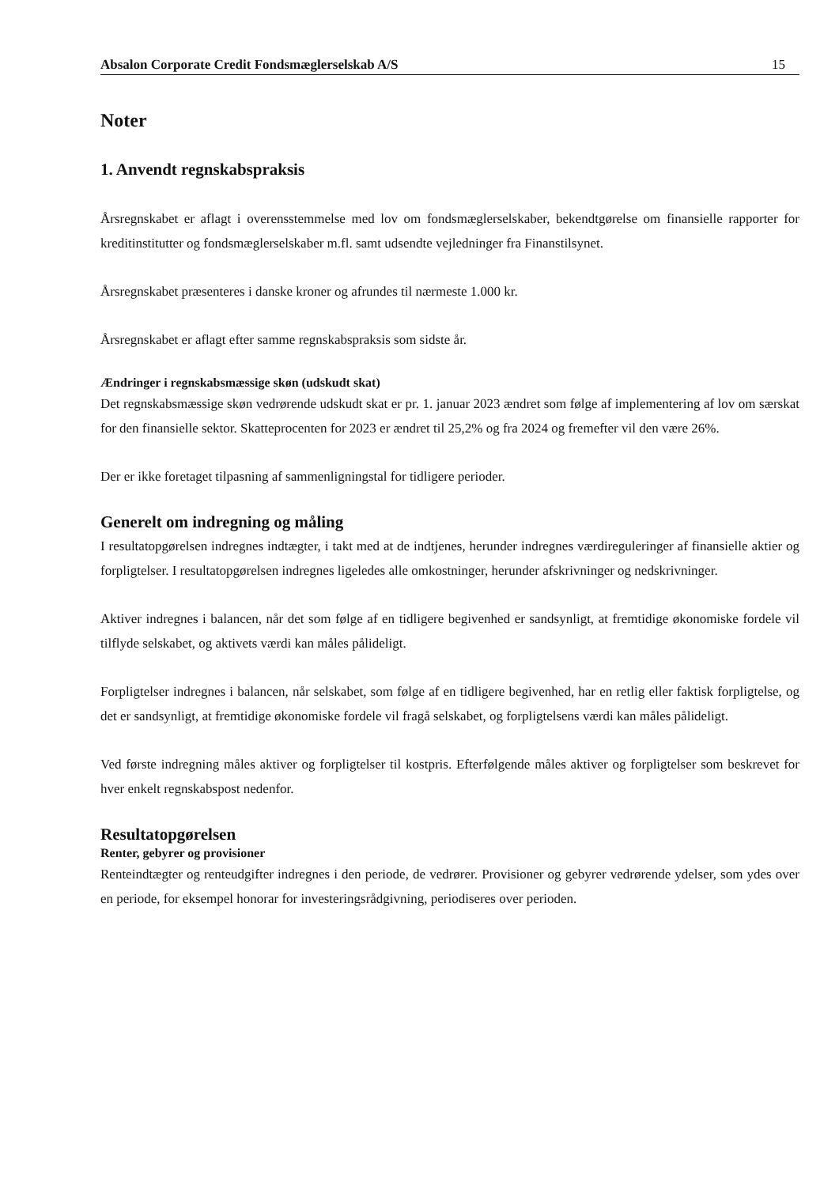Absalon Corporate Credit Fondsmæglerselskab A/S 15
Noter
1. Anvendt regnskabspraksis
Årsregnskabet er aflagt i overensstemmelse med lov om fondsmæglerselskaber, bekendtgørelse om finansielle rapporter for kreditinstitutter og fondsmæglerselskaber m.fl. samt udsendte vejledninger fra Finanstilsynet.
Årsregnskabet præsenteres i danske kroner og afrundes til nærmeste 1.000 kr.
Årsregnskabet er aflagt efter samme regnskabspraksis som sidste år.
Ændringer i regnskabsmæssige skøn (udskudt skat)
Det regnskabsmæssige skøn vedrørende udskudt skat er pr. 1. januar 2023 ændret som følge af implementering af lov om særskat for den finansielle sektor. Skatteprocenten for 2023 er ændret til 25,2% og fra 2024 og fremefter vil den være 26%.
Der er ikke foretaget tilpasning af sammenligningstal for tidligere perioder.
Generelt om indregning og måling
I resultatopgørelsen indregnes indtægter, i takt med at de indtjenes, herunder indregnes værdireguleringer af finansielle aktier og forpligtelser. I resultatopgørelsen indregnes ligeledes alle omkostninger, herunder afskrivninger og nedskrivninger.
Aktiver indregnes i balancen, når det som følge af en tidligere begivenhed er sandsynligt, at fremtidige økonomiske fordele vil tilflyde selskabet, og aktivets værdi kan måles pålideligt.
Forpligtelser indregnes i balancen, når selskabet, som følge af en tidligere begivenhed, har en retlig eller faktisk forpligtelse, og det er sandsynligt, at fremtidige økonomiske fordele vil fragå selskabet, og forpligtelsens værdi kan måles pålideligt.
Ved første indregning måles aktiver og forpligtelser til kostpris. Efterfølgende måles aktiver og forpligtelser som beskrevet for hver enkelt regnskabspost nedenfor.
Resultatopgørelsen
Renter, gebyrer og provisioner
Renteindtægter og renteudgifter indregnes i den periode, de vedrører. Provisioner og gebyrer vedrørende ydelser, som ydes over en periode, for eksempel honorar for investeringsrådgivning, periodiseres over perioden.